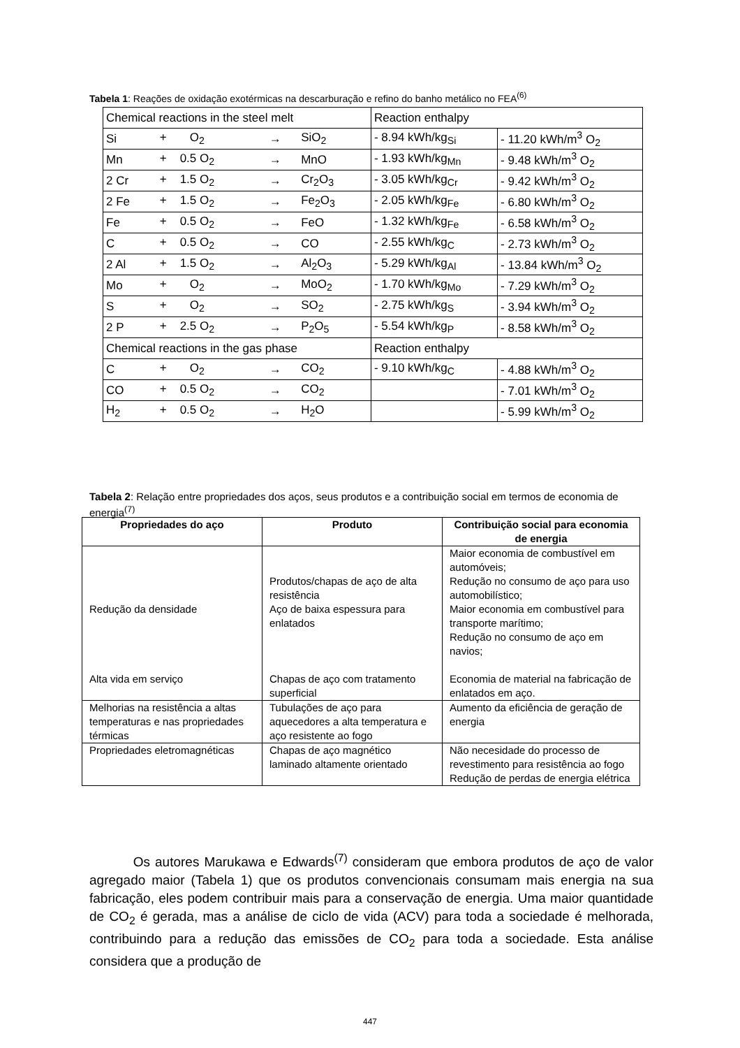Tabela 1: Reações de oxidação exotérmicas na descarburação e refino do banho metálico no FEA<sup>(6)</sup>
| Chemical reactions in the steel melt | | | | Reaction enthalpy | |
| Si | + O<sub>2</sub> | → | SiO<sub>2</sub> | - 8.94 kWh/kg<sub>Si</sub> | - 11.20 kWh/m<sup>3</sup> O<sub>2</sub> |
| Mn | + 0.5 O<sub>2</sub> | → | MnO | - 1.93 kWh/kg<sub>Mn</sub> | - 9.48 kWh/m<sup>3</sup> O<sub>2</sub> |
| 2 Cr | + 1.5 O<sub>2</sub> | → | Cr<sub>2</sub>O<sub>3</sub> | - 3.05 kWh/kg<sub>Cr</sub> | - 9.42 kWh/m<sup>3</sup> O<sub>2</sub> |
| 2 Fe | + 1.5 O<sub>2</sub> | → | Fe<sub>2</sub>O<sub>3</sub> | - 2.05 kWh/kg<sub>Fe</sub> | - 6.80 kWh/m<sup>3</sup> O<sub>2</sub> |
| Fe | + 0.5 O<sub>2</sub> | → | FeO | - 1.32 kWh/kg<sub>Fe</sub> | - 6.58 kWh/m<sup>3</sup> O<sub>2</sub> |
| C | + 0.5 O<sub>2</sub> | → | CO | - 2.55 kWh/kg<sub>C</sub> | - 2.73 kWh/m<sup>3</sup> O<sub>2</sub> |
| 2 Al | + 1.5 O<sub>2</sub> | → | Al<sub>2</sub>O<sub>3</sub> | - 5.29 kWh/kg<sub>Al</sub> | - 13.84 kWh/m<sup>3</sup> O<sub>2</sub> |
| Mo | + O<sub>2</sub> | → | MoO<sub>2</sub> | - 1.70 kWh/kg<sub>Mo</sub> | - 7.29 kWh/m<sup>3</sup> O<sub>2</sub> |
| S | + O<sub>2</sub> | → | SO<sub>2</sub> | - 2.75 kWh/kg<sub>S</sub> | - 3.94 kWh/m<sup>3</sup> O<sub>2</sub> |
| 2 P | + 2.5 O<sub>2</sub> | → | P<sub>2</sub>O<sub>5</sub> | - 5.54 kWh/kg<sub>P</sub> | - 8.58 kWh/m<sup>3</sup> O<sub>2</sub> |
| Chemical reactions in the gas phase | | | | Reaction enthalpy | |
| C | + O<sub>2</sub> | → | CO<sub>2</sub> | - 9.10 kWh/kg<sub>C</sub> | - 4.88 kWh/m<sup>3</sup> O<sub>2</sub> |
| CO | + 0.5 O<sub>2</sub> | → | CO<sub>2</sub> | | - 7.01 kWh/m<sup>3</sup> O<sub>2</sub> |
| H<sub>2</sub> | + 0.5 O<sub>2</sub> | → | H<sub>2</sub>O | | - 5.99 kWh/m<sup>3</sup> O<sub>2</sub> |
Tabela 2: Relação entre propriedades dos aços, seus produtos e a contribuição social em termos de economia de energia<sup>(7)</sup>
| Propriedades do aço | Produto | Contribuição social para economia de energia |
| --- | --- | --- |
| Redução da densidade Alta vida em serviço | Produtos/chapas de aço de alta resistência Aço de baixa espessura para enlatados Chapas de aço com tratamento superficial | Maior economia de combustível em automóveis; Redução no consumo de aço para uso automobilístico; Maior economia em combustível para transporte marítimo; Redução no consumo de aço em navios; Economia de material na fabricação de enlatados em aço. |
| Melhorias na resistência a altas temperaturas e nas propriedades térmicas | Tubulações de aço para aquecedores a alta temperatura e aço resistente ao fogo | Aumento da eficiência de geração de energia |
| Propriedades eletromagnéticas | Chapas de aço magnético laminado altamente orientado | Não necesidade do processo de revestimento para resistência ao fogo Redução de perdas de energia elétrica |
Os autores Marukawa e Edwards<sup>(7)</sup> consideram que embora produtos de aço de valor agregado maior (Tabela 1) que os produtos convencionais consumam mais energia na sua fabricação, eles podem contribuir mais para a conservação de energia. Uma maior quantidade de CO<sub>2</sub> é gerada, mas a análise de ciclo de vida (ACV) para toda a sociedade é melhorada, contribuindo para a redução das emissões de CO<sub>2</sub> para toda a sociedade. Esta análise considera que a produção de
447